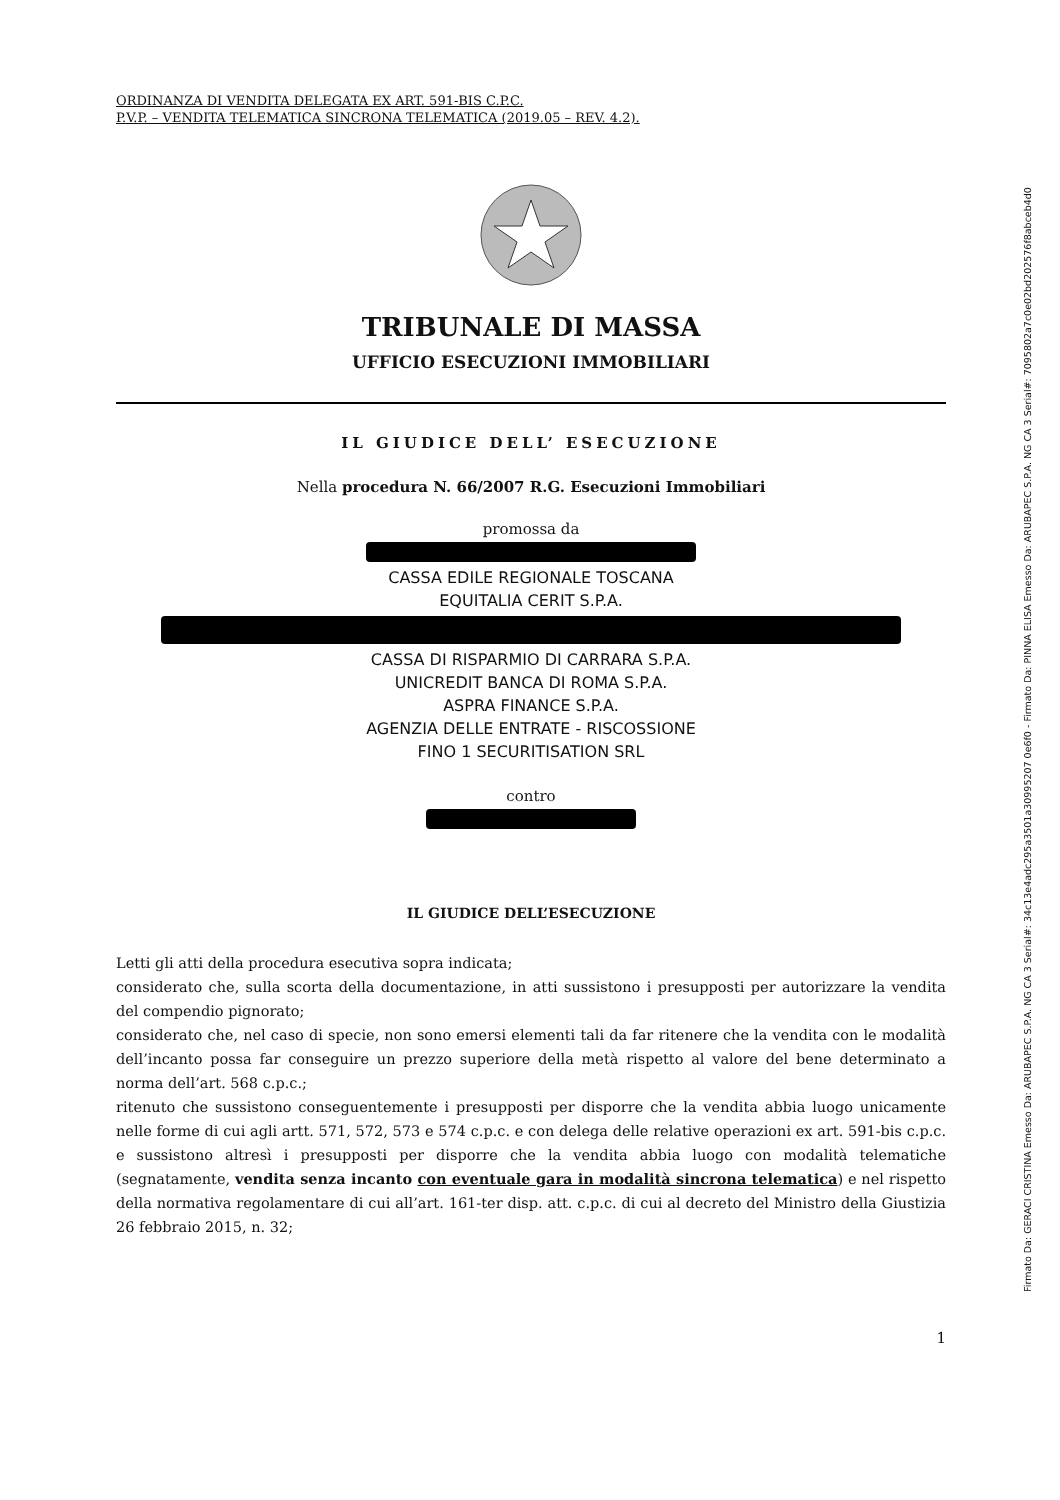ORDINANZA DI VENDITA DELEGATA EX ART. 591-BIS C.P.C.
P.V.P. – VENDITA TELEMATICA SINCRONA TELEMATICA (2019.05 – REV. 4.2).
TRIBUNALE DI MASSA
UFFICIO ESECUZIONI IMMOBILIARI
IL GIUDICE DELL’ ESECUZIONE
Nella procedura N. 66/2007 R.G. Esecuzioni Immobiliari
promossa da
CASSA EDILE REGIONALE TOSCANA
EQUITALIA CERIT S.P.A.
CASSA DI RISPARMIO DI CARRARA S.P.A.
UNICREDIT BANCA DI ROMA S.P.A.
ASPRA FINANCE S.P.A.
AGENZIA DELLE ENTRATE - RISCOSSIONE
FINO 1 SECURITISATION SRL
contro
IL GIUDICE DELL’ESECUZIONE
Letti gli atti della procedura esecutiva sopra indicata;
considerato che, sulla scorta della documentazione, in atti sussistono i presupposti per autorizzare la vendita del compendio pignorato;
considerato che, nel caso di specie, non sono emersi elementi tali da far ritenere che la vendita con le modalità dell’incanto possa far conseguire un prezzo superiore della metà rispetto al valore del bene determinato a norma dell’art. 568 c.p.c.;
ritenuto che sussistono conseguentemente i presupposti per disporre che la vendita abbia luogo unicamente nelle forme di cui agli artt. 571, 572, 573 e 574 c.p.c. e con delega delle relative operazioni ex art. 591-bis c.p.c. e sussistono altresì i presupposti per disporre che la vendita abbia luogo con modalità telematiche (segnatamente, vendita senza incanto con eventuale gara in modalità sincrona telematica) e nel rispetto della normativa regolamentare di cui all’art. 161-ter disp. att. c.p.c. di cui al decreto del Ministro della Giustizia 26 febbraio 2015, n. 32;
1
Firmato Da: GERACI CRISTINA Emesso Da: ARUBAPEC S.P.A. NG CA 3 Serial#: 34c13e4adc295a3501a30995207 0e6f0 - Firmato Da: PINNA ELISA Emesso Da: ARUBAPEC S.P.A. NG CA 3 Serial#: 7095802a7c0e02bd202576f8abceb4d0